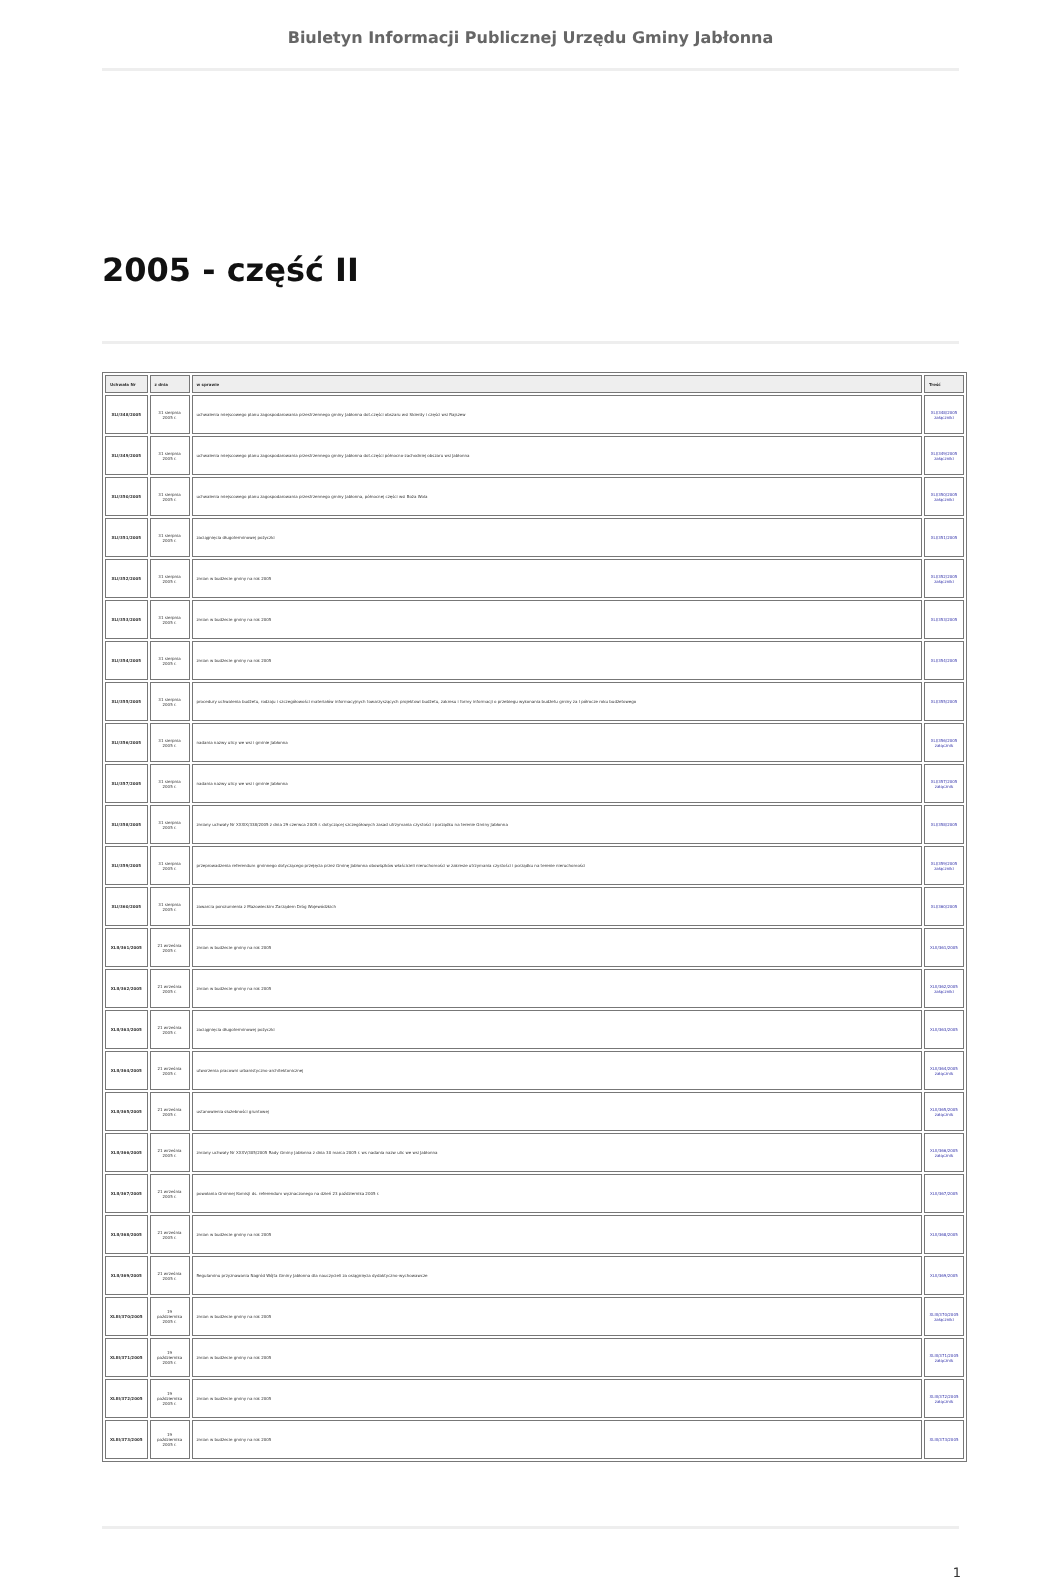Biuletyn Informacji Publicznej Urzędu Gminy Jabłonna
2005 - część II
| Uchwała Nr | z dnia | w sprawie | Treść |
| --- | --- | --- | --- |
| XLI/348/2005 | 31 sierpnia 2005 r. | uchwalenia miejscowego planu zagospodarowania przestrzennego gminy Jabłonna dot.części obszaru wsi Skierdy i części wsi Rajszew | XLI/348/2005 załączniki |
| XLI/349/2005 | 31 sierpnia 2005 r. | uchwalenia miejscowego planu zagospodarowania przestrzennego gminy Jabłonna dot.części północno-zachodniej obszaru wsi Jabłonna | XLI/349/2005 załączniki |
| XLI/350/2005 | 31 sierpnia 2005 r. | uchwalenia miejscowego planu zagospodarowania przestrzennego gminy Jabłonna, północnej części wsi Boża Wola | XLI/350/2005 załączniki |
| XLI/351/2005 | 31 sierpnia 2005 r. | zaciągnięcia długoterminowej pożyczki | XLI/351/2005 |
| XLI/352/2005 | 31 sierpnia 2005 r. | zmian w budżecie gminy na rok 2005 | XLI/352/2005 załączniki |
| XLI/353/2005 | 31 sierpnia 2005 r. | zmian w budżecie gminy na rok 2005 | XLI/353/2005 |
| XLI/354/2005 | 31 sierpnia 2005 r. | zmian w budżecie gminy na rok 2005 | XLI/354/2005 |
| XLI/355/2005 | 31 sierpnia 2005 r. | procedury uchwalenia budżetu, rodzaju i szczegółowości materiałów informacyjnych towarzyszących projektowi budżetu, zakresu i formy informacji o przebiegu wykonania budżetu gminy za I półrocze roku budżetowego | XLI/355/2005 |
| XLI/356/2005 | 31 sierpnia 2005 r. | nadania nazwy ulicy we wsi i gminie Jabłonna | XLI/356/2005 załącznik |
| XLI/357/2005 | 31 sierpnia 2005 r. | nadania nazwy ulicy we wsi i gminie Jabłonna | XLI/357/2005 załącznik |
| XLI/358/2005 | 31 sierpnia 2005 r. | zmiany uchwały Nr XXXIX/338/2005 z dnia 29 czerwca 2005 r. dotyczącej szczegółowych zasad utrzymania czystości i porządku na terenie Gminy Jabłonna | XLI/358/2005 |
| XLI/359/2005 | 31 sierpnia 2005 r. | przeprowadzenia referendum gminnego dotyczącego przejęcia przez Gminę Jabłonna obowiązków właścicieli nieruchomości w zakresie utrzymania czystości i porządku na terenie nieruchomości | XLI/359/2005 załączniki |
| XLI/360/2005 | 31 sierpnia 2005 r. | zawarcia porozumienia z Mazowieckim Zarządem Dróg Wojewódzkich | XLI/360/2005 |
| XLII/361/2005 | 21 września 2005 r. | zmian w budżecie gminy na rok 2005 | XLII/361/2005 |
| XLII/362/2005 | 21 września 2005 r. | zmian w budżecie gminy na rok 2005 | XLII/362/2005 załączniki |
| XLII/363/2005 | 21 września 2005 r. | zaciągnięcia długoterminowej pożyczki | XLII/363/2005 |
| XLII/364/2005 | 21 września 2005 r. | utworzenia pracowni urbanistyczno-architektonicznej | XLII/364/2005 załącznik |
| XLII/365/2005 | 21 września 2005 r. | ustanowienia służebności gruntowej | XLII/365/2005 załącznik |
| XLII/366/2005 | 21 września 2005 r. | zmiany uchwały Nr XXXV/305/2005 Rady Gminy Jabłonna z dnia 30 marca 2005 r. ws nadania nazw ulic we wsi Jabłonna | XLII/366/2005 załącznik |
| XLII/367/2005 | 21 września 2005 r. | powołania Gminnej Komisji ds. referendum wyznaczonego na dzień 23 października 2005 r. | XLII/367/2005 |
| XLII/368/2005 | 21 września 2005 r. | zmian w budżecie gminy na rok 2005 | XLII/368/2005 |
| XLII/369/2005 | 21 września 2005 r. | Regulaminu przyznawania Nagród Wójta Gminy Jabłonna dla nauczycieli za osiągnięcia dydaktyczno-wychowawcze | XLII/369/2005 |
| XLIII/370/2005 | 19 października 2005 r. | zmian w budżecie gminy na rok 2005 | XLIII/370/2005 załączniki |
| XLIII/371/2005 | 19 października 2005 r. | zmian w budżecie gminy na rok 2005 | XLIII/371/2005 załącznik |
| XLIII/372/2005 | 19 października 2005 r. | zmian w budżecie gminy na rok 2005 | XLIII/372/2005 załącznik |
| XLIII/373/2005 | 19 października 2005 r. | zmian w budżecie gminy na rok 2005 | XLIII/373/2005 |
1